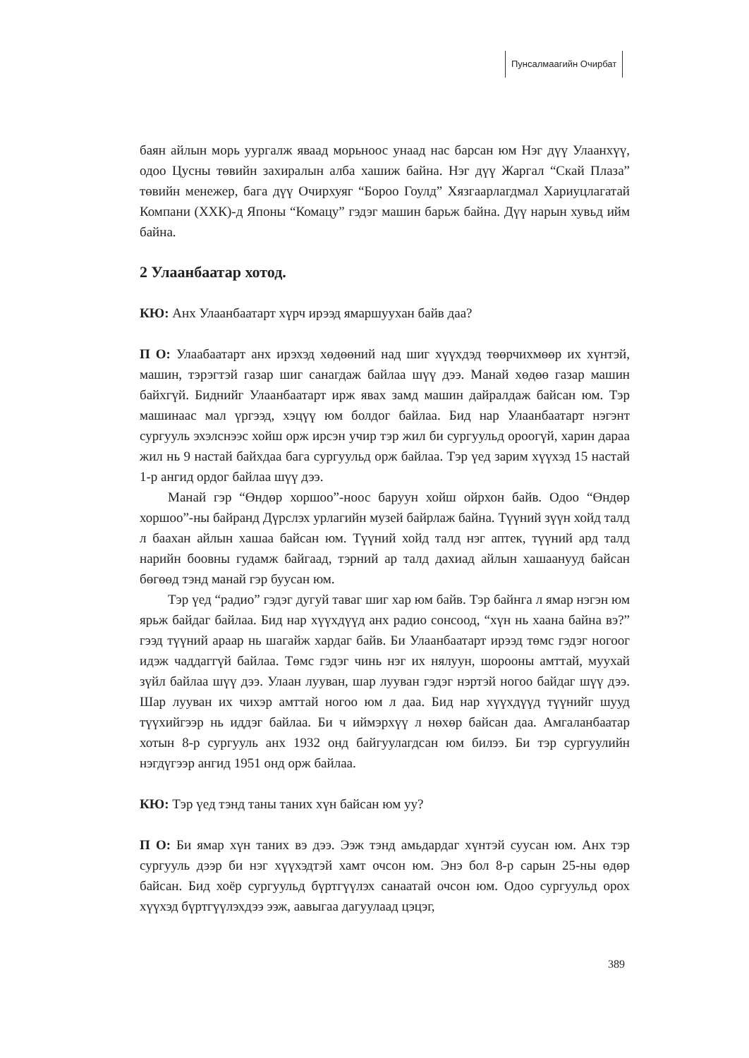Пунсалмаагийн Очирбат
баян айлын морь уургалж яваад морьноос унаад нас барсан юм Нэг дүү Улаанхүү, одоо Цусны төвийн захиралын алба хашиж байна. Нэг дүү Жаргал “Скай Плаза” төвийн менежер, бага дүү Очирхуяг “Бороо Гоулд” Хязгаарлагдмал Хариуцлагатай Компани (ХХК)-д Японы “Комацу” гэдэг машин барьж байна. Дүү нарын хувьд ийм байна.
2 Улаанбаатар хотод.
КЮ: Анх Улаанбаатарт хүрч ирээд ямаршуухан байв даа?
П О: Улаабаатарт анх ирэхэд хөдөөний над шиг хүүхдэд төөрчихмөөр их хүнтэй, машин, тэрэгтэй газар шиг санагдаж байлаа шүү дээ. Манай хөдөө газар машин байхгүй. Биднийг Улаанбаатарт ирж явах замд машин дайралдаж байсан юм. Тэр машинаас мал үргээд, хэцүү юм болдог байлаа. Бид нар Улаанбаатарт нэгэнт сургууль эхэлснээс хойш орж ирсэн учир тэр жил би сургуульд ороогүй, харин дараа жил нь 9 настай байхдаа бага сургуульд орж байлаа. Тэр үед зарим хүүхэд 15 настай 1-р ангид ордог байлаа шүү дээ.
Манай гэр “Өндөр хоршоо”-ноос баруун хойш ойрхон байв. Одоо “Өндөр хоршоо”-ны байранд Дүрслэх урлагийн музей байрлаж байна. Түүний зүүн хойд талд л баахан айлын хашаа байсан юм. Түүний хойд талд нэг аптек, түүний ард талд нарийн боовны гудамж байгаад, тэрний ар талд дахиад айлын хашаанууд байсан бөгөөд тэнд манай гэр буусан юм.
Тэр үед “радио” гэдэг дугуй таваг шиг хар юм байв. Тэр байнга л ямар нэгэн юм ярьж байдаг байлаа. Бид нар хүүхдүүд анх радио сонсоод, “хүн нь хаана байна вэ?” гээд түүний араар нь шагайж хардаг байв. Би Улаанбаатарт ирээд төмс гэдэг ногоог идэж чаддаггүй байлаа. Төмс гэдэг чинь нэг их нялуун, шорооны амттай, муухай зүйл байлаа шүү дээ. Улаан лууван, шар лууван гэдэг нэртэй ногоо байдаг шүү дээ. Шар лууван их чихэр амттай ногоо юм л даа. Бид нар хүүхдүүд түүнийг шууд түүхийгээр нь иддэг байлаа. Би ч иймэрхүү л нөхөр байсан даа. Амгаланбаатар хотын 8-р сургууль анх 1932 онд байгуулагдсан юм билээ. Би тэр сургуулийн нэгдүгээр ангид 1951 онд орж байлаа.
КЮ: Тэр үед тэнд таны таних хүн байсан юм уу?
П О: Би ямар хүн таних вэ дээ. Ээж тэнд амьдардаг хүнтэй суусан юм. Анх тэр сургууль дээр би нэг хүүхэдтэй хамт очсон юм. Энэ бол 8-р сарын 25-ны өдөр байсан. Бид хоёр сургуульд бүртгүүлэх санаатай очсон юм. Одоо сургуульд орох хүүхэд бүртгүүлэхдээ ээж, аавыгаа дагуулаад цэцэг,
389